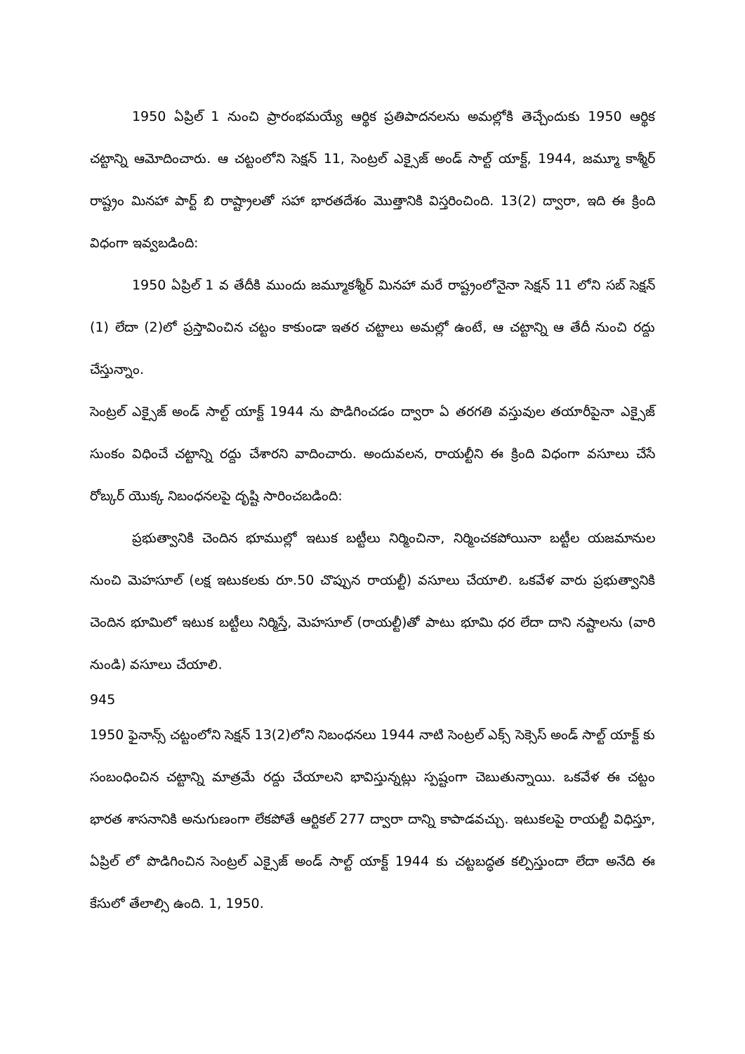1950 ఏప్రిల్ 1 నుంచి ప్రారంభమయ్యే ఆర్థిక ప్రతిపాదనలను అమల్లోకి తెచ్చేందుకు 1950 ఆర్థిక చట్టాన్ని ఆమోదించారు. ఆ చట్టంలోని సెక్షన్ 11, సెంట్రల్ ఎక్సైజ్ అండ్ సాల్ట్ యాక్ట్, 1944, జమ్మూ కాశ్మీర్ రాష్ట్రం మినహా పార్ట్ బి రాష్ట్రాలతో సహా భారతదేశం మొత్తానికి విస్తరించింది. 13(2) ద్వారా, ఇది ఈ క్రింది విధంగా ఇవ్వబడింది:
1950 ఏప్రిల్ 1 వ తేదీకి ముందు జమ్మూకశ్మీర్ మినహా మరే రాష్ట్రంలోనైనా సెక్షన్ 11 లోని సబ్ సెక్షన్ (1) లేదా (2)లో ప్రస్తావించిన చట్టం కాకుండా ఇతర చట్టాలు అమల్లో ఉంటే, ఆ చట్టాన్ని ఆ తేదీ నుంచి రద్దు చేస్తున్నాం.
సెంట్రల్ ఎక్సైజ్ అండ్ సాల్ట్ యాక్ట్ 1944 ను పొడిగించడం ద్వారా ఏ తరగతి వస్తువుల తయారీపైనా ఎక్సైజ్ సుంకం విధించే చట్టాన్ని రద్దు చేశారని వాదించారు. అందువలన, రాయల్టీని ఈ క్రింది విధంగా వసూలు చేసే రోబ్కర్ యొక్క నిబంధనలపై దృష్టి సారించబడింది:
ప్రభుత్వానికి చెందిన భూముల్లో ఇటుక బట్టీలు నిర్మించినా, నిర్మించకపోయినా బట్టీల యజమానుల నుంచి మెహసూల్ (లక్ష ఇటుకలకు రూ.50 చొప్పున రాయల్టీ) వసూలు చేయాలి. ఒకవేళ వారు ప్రభుత్వానికి చెందిన భూమిలో ఇటుక బట్టీలు నిర్మిస్తే, మెహసూల్ (రాయల్టీ)తో పాటు భూమి ధర లేదా దాని నష్టాలను (వారి నుండి) వసూలు చేయాలి.
945
1950 ఫైనాన్స్ చట్టంలోని సెక్షన్ 13(2)లోని నిబంధనలు 1944 నాటి సెంట్రల్ ఎక్స్ సెక్సెస్ అండ్ సాల్ట్ యాక్ట్ కు సంబంధించిన చట్టాన్ని మాత్రమే రద్దు చేయాలని భావిస్తున్నట్లు స్పష్టంగా చెబుతున్నాయి. ఒకవేళ ఈ చట్టం భారత శాసనానికి అనుగుణంగా లేకపోతే ఆర్టికల్ 277 ద్వారా దాన్ని కాపాడవచ్చు. ఇటుకలపై రాయల్టీ విధిస్తూ, ఏప్రిల్ లో పొడిగించిన సెంట్రల్ ఎక్సైజ్ అండ్ సాల్ట్ యాక్ట్ 1944 కు చట్టబద్ధత కల్పిస్తుందా లేదా అనేది ఈ కేసులో తేలాల్సి ఉంది. 1, 1950.